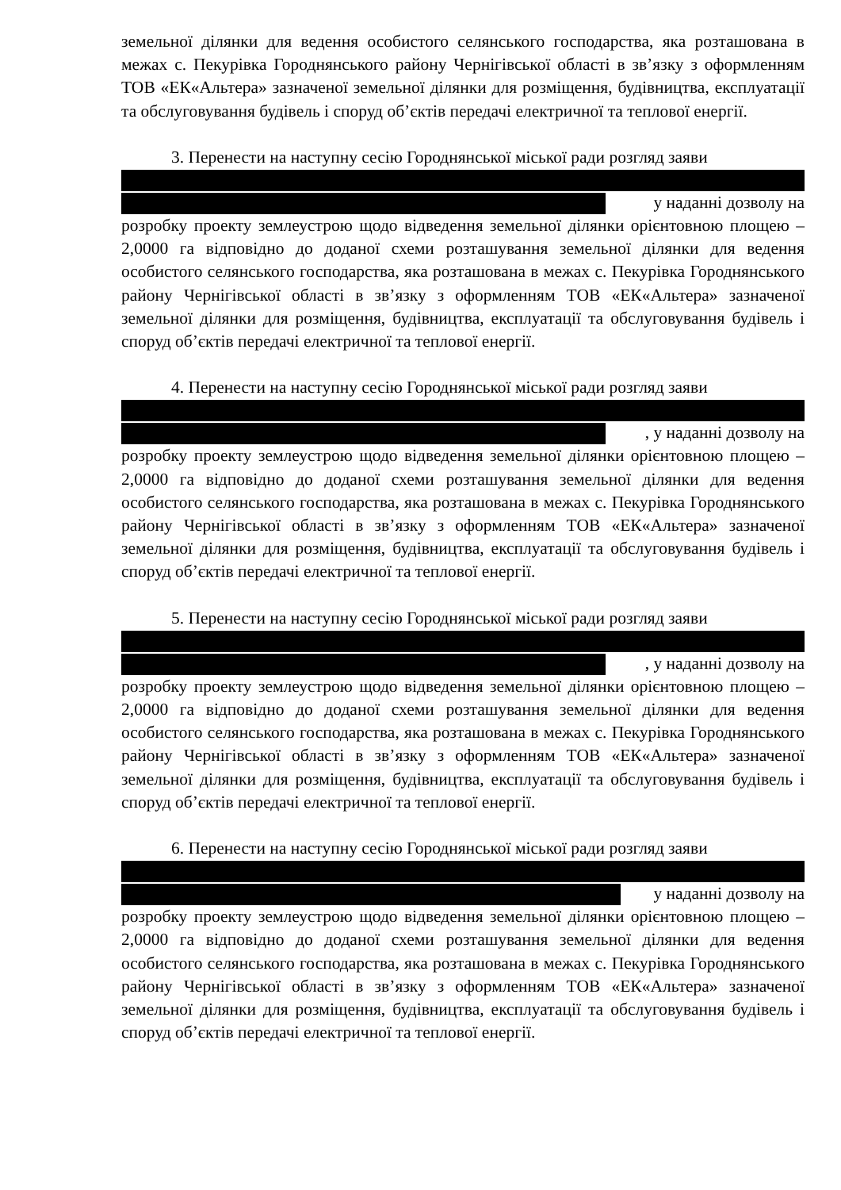земельної ділянки для ведення особистого селянського господарства, яка розташована в межах с. Пекурівка Городнянського району Чернігівської області в зв’язку з оформленням ТОВ «ЕК«Альтера» зазначеної земельної ділянки для розміщення, будівництва, експлуатації та обслуговування будівель і споруд об’єктів передачі електричної та теплової енергії.
3. Перенести на наступну сесію Городнянської міської ради розгляд заяви
у наданні дозволу на
розробку проекту землеустрою щодо відведення земельної ділянки орієнтовною площею – 2,0000 га відповідно до доданої схеми розташування земельної ділянки для ведення особистого селянського господарства, яка розташована в межах с. Пекурівка Городнянського району Чернігівської області в зв’язку з оформленням ТОВ «ЕК«Альтера» зазначеної земельної ділянки для розміщення, будівництва, експлуатації та обслуговування будівель і споруд об’єктів передачі електричної та теплової енергії.
4. Перенести на наступну сесію Городнянської міської ради розгляд заяви
, у наданні дозволу на
розробку проекту землеустрою щодо відведення земельної ділянки орієнтовною площею – 2,0000 га відповідно до доданої схеми розташування земельної ділянки для ведення особистого селянського господарства, яка розташована в межах с. Пекурівка Городнянського району Чернігівської області в зв’язку з оформленням ТОВ «ЕК«Альтера» зазначеної земельної ділянки для розміщення, будівництва, експлуатації та обслуговування будівель і споруд об’єктів передачі електричної та теплової енергії.
5. Перенести на наступну сесію Городнянської міської ради розгляд заяви
, у наданні дозволу на
розробку проекту землеустрою щодо відведення земельної ділянки орієнтовною площею – 2,0000 га відповідно до доданої схеми розташування земельної ділянки для ведення особистого селянського господарства, яка розташована в межах с. Пекурівка Городнянського району Чернігівської області в зв’язку з оформленням ТОВ «ЕК«Альтера» зазначеної земельної ділянки для розміщення, будівництва, експлуатації та обслуговування будівель і споруд об’єктів передачі електричної та теплової енергії.
6. Перенести на наступну сесію Городнянської міської ради розгляд заяви
у наданні дозволу на
розробку проекту землеустрою щодо відведення земельної ділянки орієнтовною площею – 2,0000 га відповідно до доданої схеми розташування земельної ділянки для ведення особистого селянського господарства, яка розташована в межах с. Пекурівка Городнянського району Чернігівської області в зв’язку з оформленням ТОВ «ЕК«Альтера» зазначеної земельної ділянки для розміщення, будівництва, експлуатації та обслуговування будівель і споруд об’єктів передачі електричної та теплової енергії.